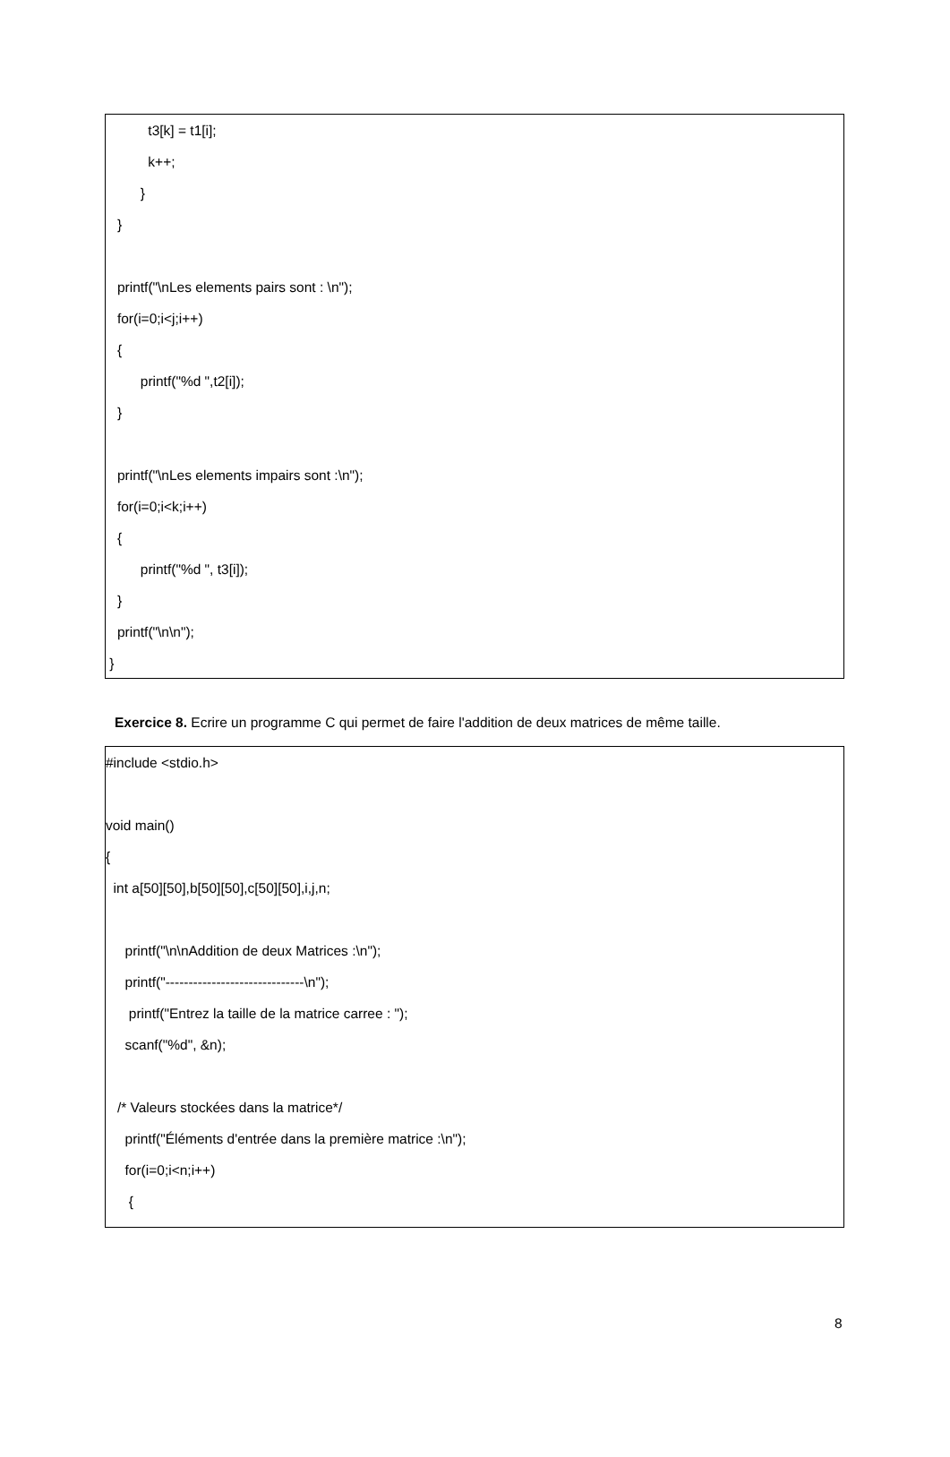t3[k] = t1[i];
k++;
}
}
printf("\nLes elements pairs sont : \n");
for(i=0;i<j;i++)
{
printf("%d ",t2[i]);
}
printf("\nLes elements impairs sont :\n");
for(i=0;i<k;i++)
{
printf("%d ", t3[i]);
}
printf("\n\n");
}
Exercice 8. Ecrire un programme C qui permet de faire l'addition de deux matrices de même taille.
#include <stdio.h>
void main()
{
int a[50][50],b[50][50],c[50][50],i,j,n;
printf("\n\nAddition de deux Matrices :\n");
printf("------------------------------\n");
printf("Entrez la taille de la matrice carree : ");
scanf("%d", &n);
/* Valeurs stockées dans la matrice*/
printf("Éléments d'entrée dans la première matrice :\n");
for(i=0;i<n;i++)
{
8